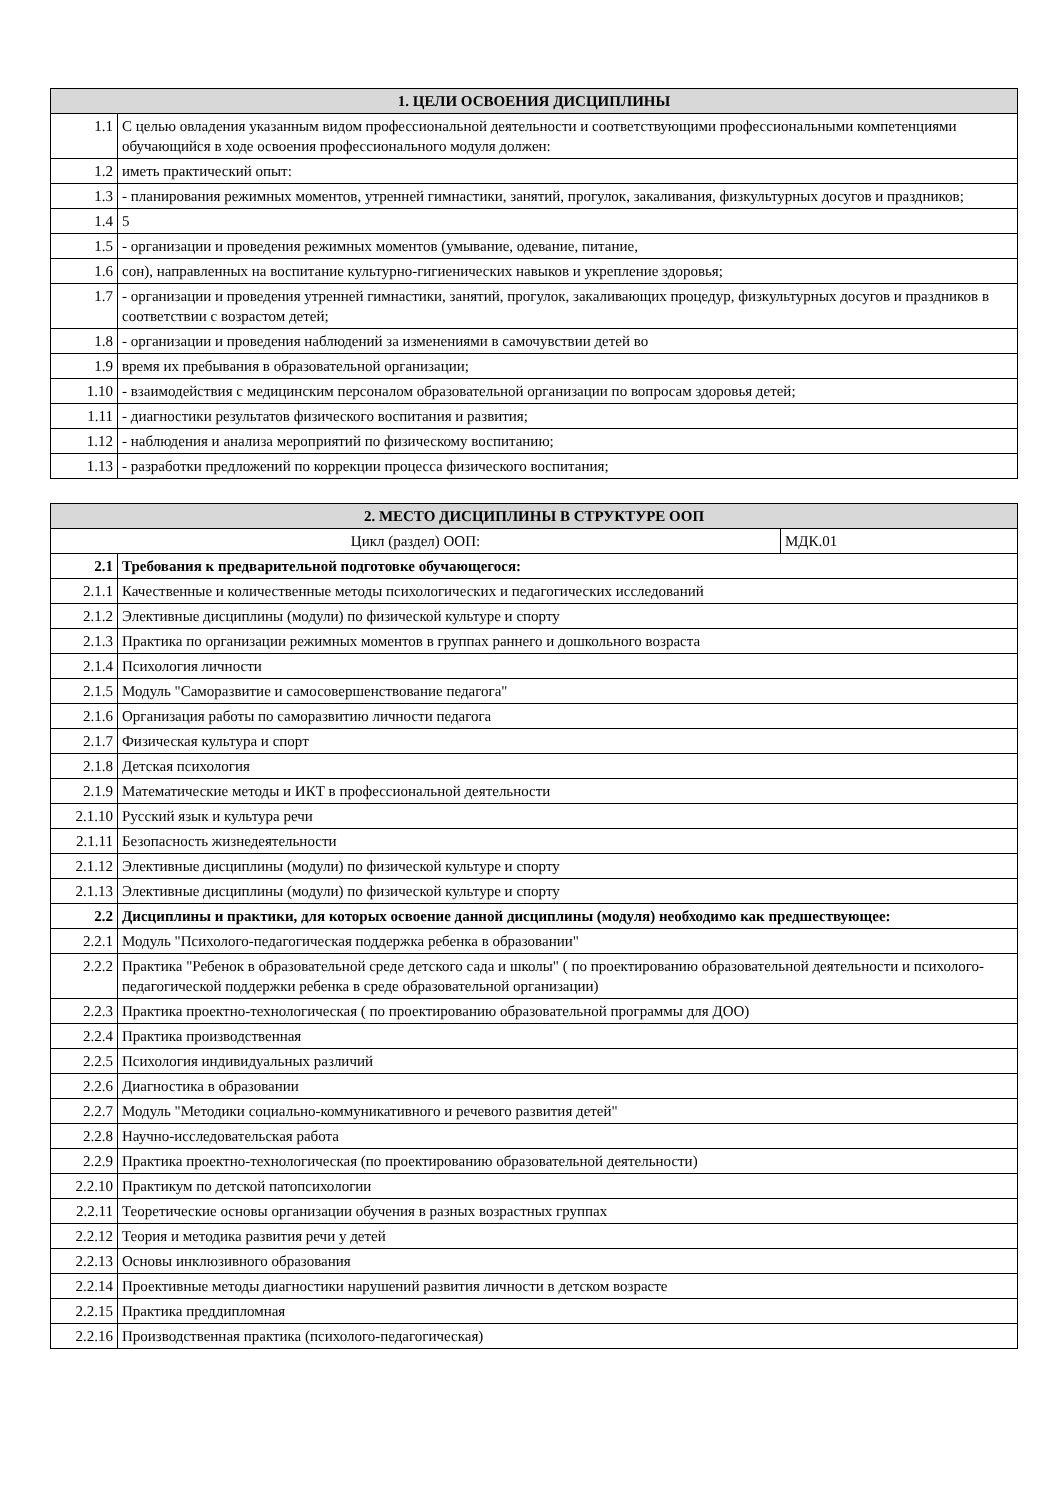| 1. ЦЕЛИ ОСВОЕНИЯ ДИСЦИПЛИНЫ | |
| --- | --- |
| 1.1 | С целью овладения указанным видом профессиональной деятельности и соответствующими профессиональными компетенциями обучающийся в ходе освоения профессионального модуля должен: |
| 1.2 | иметь практический опыт: |
| 1.3 | - планирования режимных моментов, утренней гимнастики, занятий, прогулок, закаливания, физкультурных досугов и праздников; |
| 1.4 | 5 |
| 1.5 | - организации и проведения режимных моментов (умывание, одевание, питание, |
| 1.6 | сон), направленных на воспитание культурно-гигиенических навыков и укрепление здоровья; |
| 1.7 | - организации и проведения утренней гимнастики, занятий, прогулок, закаливающих процедур, физкультурных досугов и праздников в соответствии с возрастом детей; |
| 1.8 | - организации и проведения наблюдений за изменениями в самочувствии детей во |
| 1.9 | время их пребывания в образовательной организации; |
| 1.10 | - взаимодействия с медицинским персоналом образовательной организации по вопросам здоровья детей; |
| 1.11 | - диагностики результатов физического воспитания и развития; |
| 1.12 | - наблюдения и анализа мероприятий по физическому воспитанию; |
| 1.13 | - разработки предложений по коррекции процесса физического воспитания; |
| 2. МЕСТО ДИСЦИПЛИНЫ В СТРУКТУРЕ ООП | | |
| --- | --- | --- |
| Цикл (раздел) ООП: | | МДК.01 |
| 2.1 | Требования к предварительной подготовке обучающегося: | |
| 2.1.1 | Качественные и количественные методы психологических и педагогических исследований | |
| 2.1.2 | Элективные дисциплины (модули) по физической культуре и спорту | |
| 2.1.3 | Практика по организации режимных моментов в группах раннего и дошкольного возраста | |
| 2.1.4 | Психология личности | |
| 2.1.5 | Модуль "Саморазвитие и самосовершенствование педагога" | |
| 2.1.6 | Организация работы по саморазвитию личности педагога | |
| 2.1.7 | Физическая культура и спорт | |
| 2.1.8 | Детская психология | |
| 2.1.9 | Математические методы и ИКТ в профессиональной деятельности | |
| 2.1.10 | Русский язык и культура речи | |
| 2.1.11 | Безопасность жизнедеятельности | |
| 2.1.12 | Элективные дисциплины (модули) по физической культуре и спорту | |
| 2.1.13 | Элективные дисциплины (модули) по физической культуре и спорту | |
| 2.2 | Дисциплины и практики, для которых освоение данной дисциплины (модуля) необходимо как предшествующее: | |
| 2.2.1 | Модуль "Психолого-педагогическая поддержка ребенка в образовании" | |
| 2.2.2 | Практика "Ребенок в образовательной среде детского сада и школы" ( по проектированию образовательной деятельности и психолого-педагогической поддержки ребенка в среде образовательной организации) | |
| 2.2.3 | Практика проектно-технологическая ( по проектированию образовательной программы для ДОО) | |
| 2.2.4 | Практика производственная | |
| 2.2.5 | Психология индивидуальных различий | |
| 2.2.6 | Диагностика в образовании | |
| 2.2.7 | Модуль "Методики социально-коммуникативного и речевого развития детей" | |
| 2.2.8 | Научно-исследовательская работа | |
| 2.2.9 | Практика проектно-технологическая (по проектированию образовательной деятельности) | |
| 2.2.10 | Практикум по детской патопсихологии | |
| 2.2.11 | Теоретические основы организации обучения в разных возрастных группах | |
| 2.2.12 | Теория и методика развития речи у детей | |
| 2.2.13 | Основы инклюзивного образования | |
| 2.2.14 | Проективные методы диагностики нарушений развития личности в детском возрасте | |
| 2.2.15 | Практика преддипломная | |
| 2.2.16 | Производственная практика (психолого-педагогическая) | |